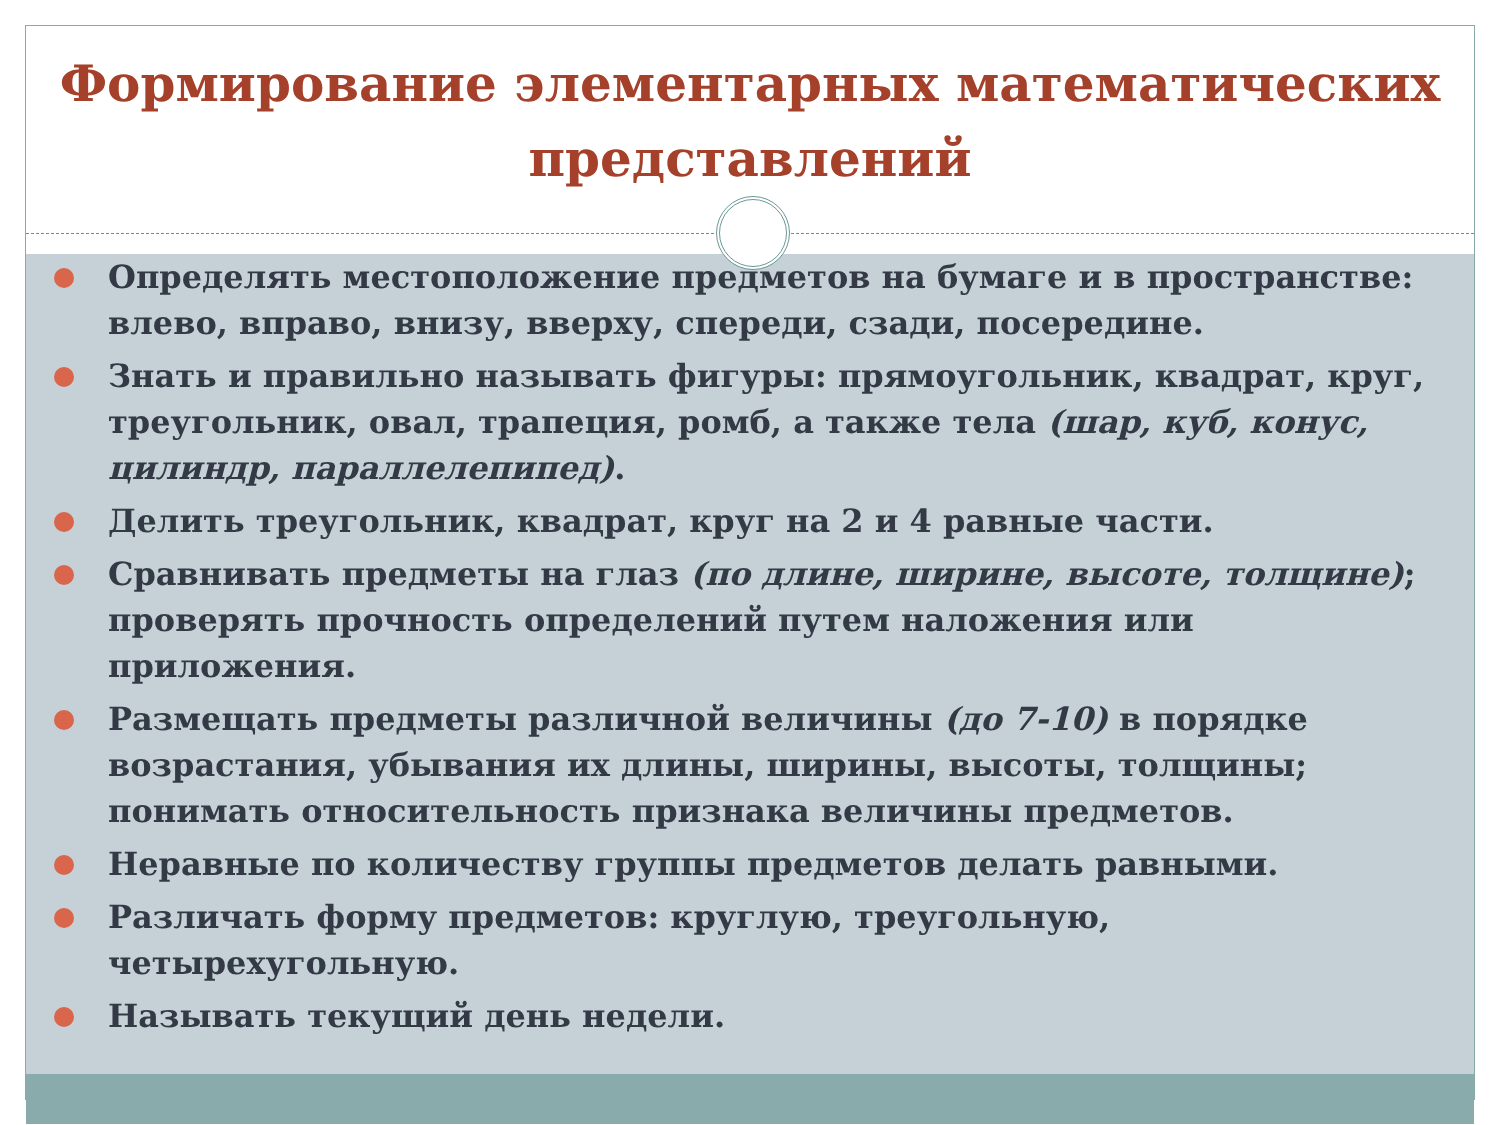Формирование элементарных математических представлений
Определять местоположение предметов на бумаге и в пространстве: влево, вправо, внизу, вверху, спереди, сзади, посередине.
Знать и правильно называть фигуры: прямоугольник, квадрат, круг, треугольник, овал, трапеция, ромб, а также тела (шар, куб, конус, цилиндр, параллелепипед).
Делить треугольник, квадрат, круг на 2 и 4 равные части.
Сравнивать предметы на глаз (по длине, ширине, высоте, толщине); проверять прочность определений путем наложения или приложения.
Размещать предметы различной величины (до 7-10) в порядке возрастания, убывания их длины, ширины, высоты, толщины; понимать относительность признака величины предметов.
Неравные по количеству группы предметов делать равными.
Различать форму предметов: круглую, треугольную, четырехугольную.
Называть текущий день недели.